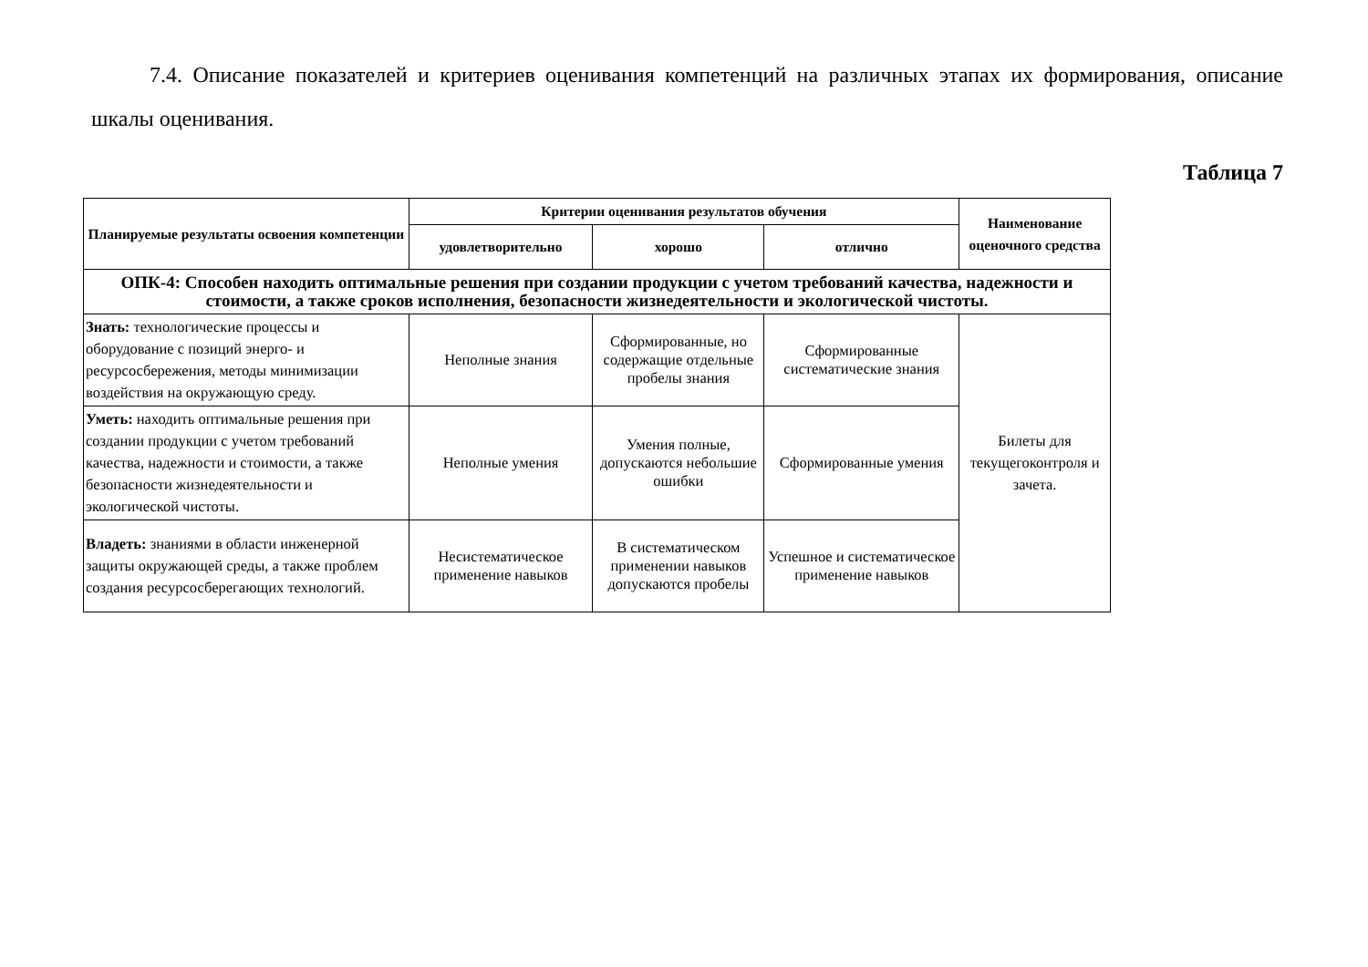7.4. Описание показателей и критериев оценивания компетенций на различных этапах их формирования, описание шкалы оценивания.
Таблица 7
| Планируемые результаты освоения компетенции | Критерии оценивания результатов обучения | | | Наименование оценочного средства |
| --- | --- | --- | --- | --- |
| | удовлетворительно | хорошо | отлично | |
| ОПК-4: Способен находить оптимальные решения при создании продукции с учетом требований качества, надежности и стоимости, а также сроков исполнения, безопасности жизнедеятельности и экологической чистоты. | | | | |
| Знать: технологические процессы и оборудование с позиций энерго- и ресурсосбережения, методы минимизации воздействия на окружающую среду. | Неполные знания | Сформированные, но содержащие отдельные пробелы знания | Сформированные систематические знания | Билеты для текущегоконтроля и зачета. |
| Уметь: находить оптимальные решения при создании продукции с учетом требований качества, надежности и стоимости, а также безопасности жизнедеятельности и экологической чистоты. | Неполные умения | Умения полные, допускаются небольшие ошибки | Сформированные умения | |
| Владеть: знаниями в области инженерной защиты окружающей среды, а также проблем создания ресурсосберегающих технологий. | Несистематическое применение навыков | В систематическом применении навыков допускаются пробелы | Успешное и систематическое применение навыков | |